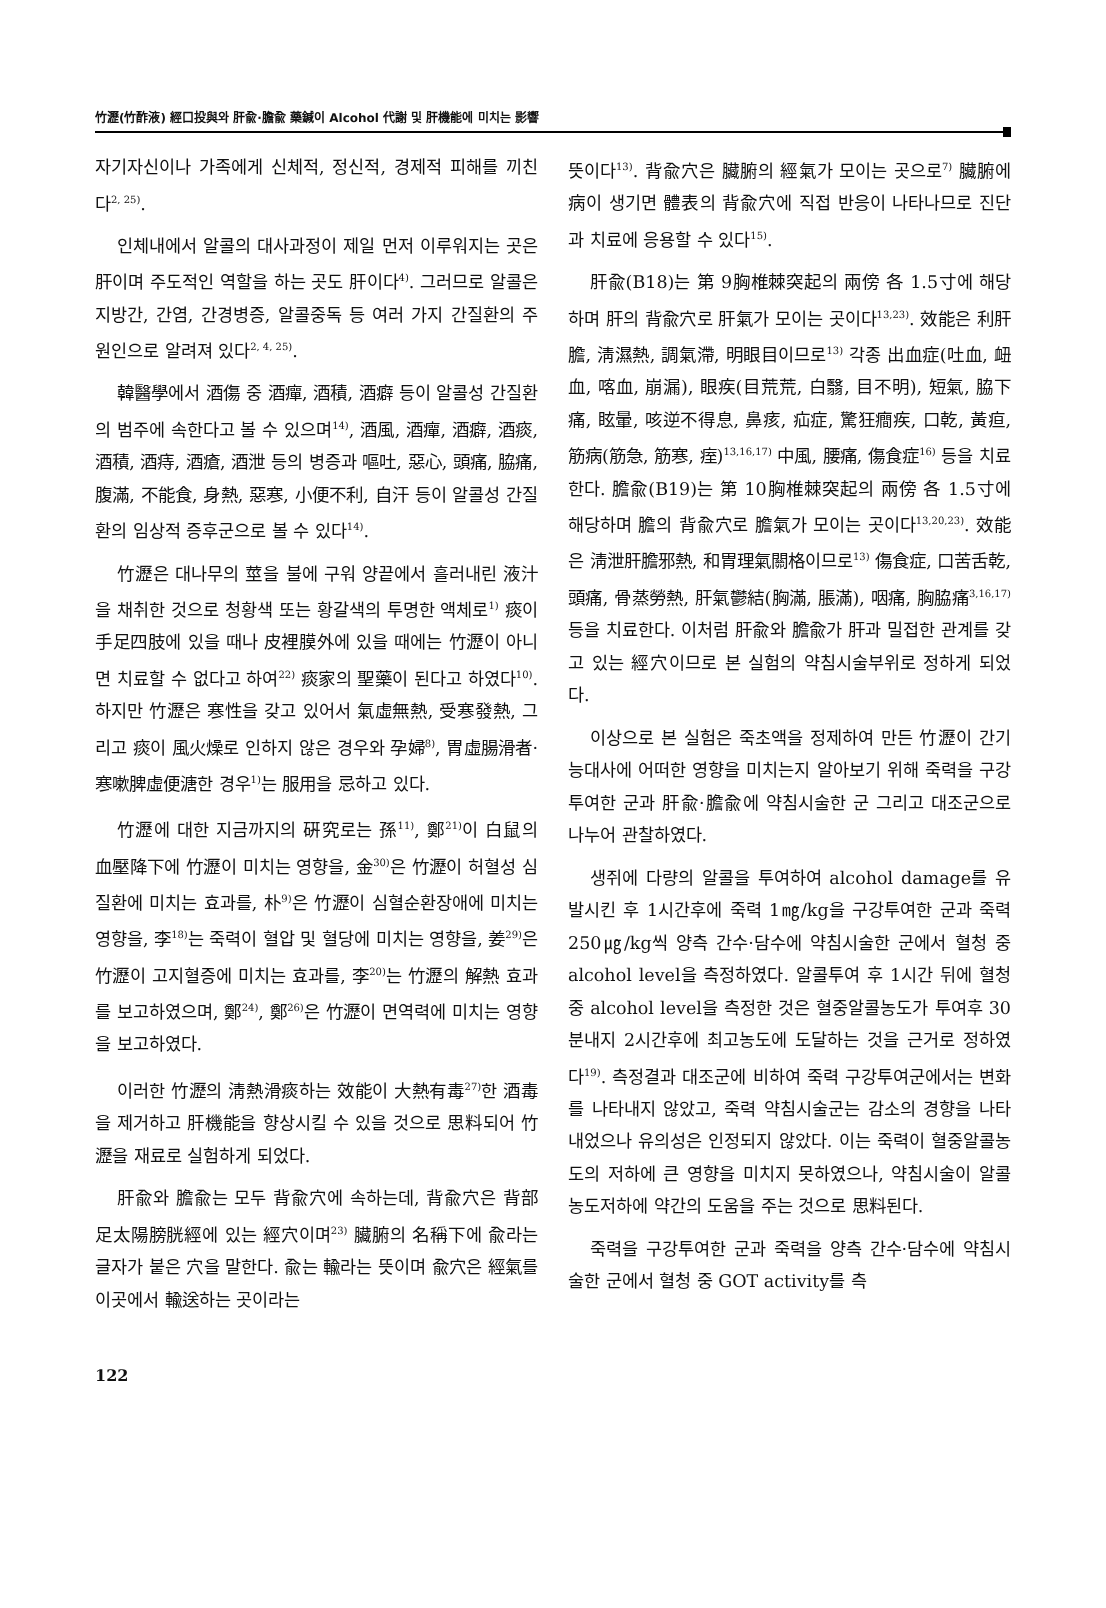竹瀝(竹酢液) 經口投與와 肝兪·膽兪 藥鍼이 Alcohol 代謝 및 肝機能에 미치는 影響
자기자신이나 가족에게 신체적, 정신적, 경제적 피해를 끼친다<sup>2, 25)</sup>.
인체내에서 알콜의 대사과정이 제일 먼저 이루워지는 곳은 肝이며 주도적인 역할을 하는 곳도 肝이다<sup>4)</sup>. 그러므로 알콜은 지방간, 간염, 간경병증, 알콜중독 등 여러 가지 간질환의 주원인으로 알려져 있다<sup>2, 4, 25)</sup>.
韓醫學에서 酒傷 중 酒癉, 酒積, 酒癖 등이 알콜성 간질환의 범주에 속한다고 볼 수 있으며<sup>14)</sup>, 酒風, 酒癉, 酒癖, 酒痰, 酒積, 酒痔, 酒瘡, 酒泄 등의 병증과 嘔吐, 惡心, 頭痛, 脇痛, 腹滿, 不能食, 身熱, 惡寒, 小便不利, 自汗 등이 알콜성 간질환의 임상적 증후군으로 볼 수 있다<sup>14)</sup>.
竹瀝은 대나무의 莖을 불에 구워 양끝에서 흘러내린 液汁을 채취한 것으로 청황색 또는 황갈색의 투명한 액체로<sup>1)</sup> 痰이 手足四肢에 있을 때나 皮裡膜外에 있을 때에는 竹瀝이 아니면 치료할 수 없다고 하여<sup>22)</sup> 痰家의 聖藥이 된다고 하였다<sup>10)</sup>. 하지만 竹瀝은 寒性을 갖고 있어서 氣虛無熱, 受寒發熱, 그리고 痰이 風火燥로 인하지 않은 경우와 孕婦<sup>8)</sup>, 胃虛腸滑者·寒嗽脾虛便溏한 경우<sup>1)</sup>는 服用을 忌하고 있다.
竹瀝에 대한 지금까지의 硏究로는 孫<sup>11)</sup>, 鄭<sup>21)</sup>이 白鼠의 血壓降下에 竹瀝이 미치는 영향을, 金<sup>30)</sup>은 竹瀝이 허혈성 심질환에 미치는 효과를, 朴<sup>9)</sup>은 竹瀝이 심혈순환장애에 미치는 영향을, 李<sup>18)</sup>는 죽력이 혈압 및 혈당에 미치는 영향을, 姜<sup>29)</sup>은 竹瀝이 고지혈증에 미치는 효과를, 李<sup>20)</sup>는 竹瀝의 解熱 효과를 보고하였으며, 鄭<sup>24)</sup>, 鄭<sup>26)</sup>은 竹瀝이 면역력에 미치는 영향을 보고하였다.
이러한 竹瀝의 淸熱滑痰하는 效能이 大熱有毒<sup>27)</sup>한 酒毒을 제거하고 肝機能을 향상시킬 수 있을 것으로 思料되어 竹瀝을 재료로 실험하게 되었다.
肝兪와 膽兪는 모두 背兪穴에 속하는데, 背兪穴은 背部 足太陽膀胱經에 있는 經穴이며<sup>23)</sup> 臟腑의 名稱下에 兪라는 글자가 붙은 穴을 말한다. 兪는 輸라는 뜻이며 兪穴은 經氣를 이곳에서 輸送하는 곳이라는
뜻이다<sup>13)</sup>. 背兪穴은 臟腑의 經氣가 모이는 곳으로<sup>7)</sup> 臟腑에 病이 생기면 體表의 背兪穴에 직접 반응이 나타나므로 진단과 치료에 응용할 수 있다<sup>15)</sup>.
肝兪(B18)는 第 9胸椎棘突起의 兩傍 各 1.5寸에 해당하며 肝의 背兪穴로 肝氣가 모이는 곳이다<sup>13,23)</sup>. 效能은 利肝膽, 淸濕熱, 調氣滯, 明眼目이므로<sup>13)</sup> 각종 出血症(吐血, 衄血, 喀血, 崩漏), 眼疾(目荒荒, 白翳, 目不明), 短氣, 脇下痛, 眩暈, 咳逆不得息, 鼻痎, 疝症, 驚狂癎疾, 口乾, 黃疸, 筋病(筋急, 筋寒, 痓)<sup>13,16,17)</sup> 中風, 腰痛, 傷食症<sup>16)</sup> 등을 치료한다. 膽兪(B19)는 第 10胸椎棘突起의 兩傍 各 1.5寸에 해당하며 膽의 背兪穴로 膽氣가 모이는 곳이다<sup>13,20,23)</sup>. 效能은 淸泄肝膽邪熱, 和胃理氣關格이므로<sup>13)</sup> 傷食症, 口苦舌乾, 頭痛, 骨蒸勞熱, 肝氣鬱結(胸滿, 脹滿), 咽痛, 胸脇痛<sup>3,16,17)</sup> 등을 치료한다. 이처럼 肝兪와 膽兪가 肝과 밀접한 관계를 갖고 있는 經穴이므로 본 실험의 약침시술부위로 정하게 되었다.
이상으로 본 실험은 죽초액을 정제하여 만든 竹瀝이 간기능대사에 어떠한 영향을 미치는지 알아보기 위해 죽력을 구강투여한 군과 肝兪·膽兪에 약침시술한 군 그리고 대조군으로 나누어 관찰하였다.
생쥐에 다량의 알콜을 투여하여 alcohol damage를 유발시킨 후 1시간후에 죽력 1㎎/kg을 구강투여한 군과 죽력 250㎍/kg씩 양측 간수·담수에 약침시술한 군에서 혈청 중 alcohol level을 측정하였다. 알콜투여 후 1시간 뒤에 혈청 중 alcohol level을 측정한 것은 혈중알콜농도가 투여후 30분내지 2시간후에 최고농도에 도달하는 것을 근거로 정하였다<sup>19)</sup>. 측정결과 대조군에 비하여 죽력 구강투여군에서는 변화를 나타내지 않았고, 죽력 약침시술군는 감소의 경향을 나타내었으나 유의성은 인정되지 않았다. 이는 죽력이 혈중알콜농도의 저하에 큰 영향을 미치지 못하였으나, 약침시술이 알콜농도저하에 약간의 도움을 주는 것으로 思料된다.
죽력을 구강투여한 군과 죽력을 양측 간수·담수에 약침시술한 군에서 혈청 중 GOT activity를 측
122